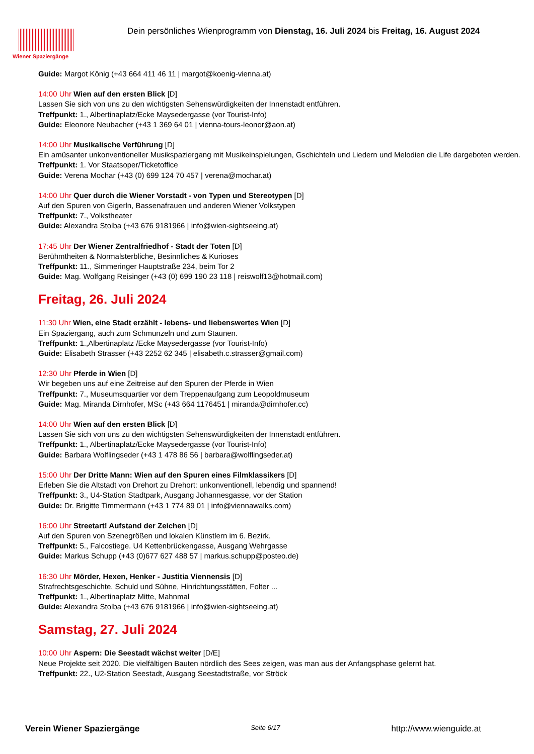Wiener Spaziergänge
Dein persönliches Wienprogramm von Dienstag, 16. Juli 2024 bis Freitag, 16. August 2024
Guide: Margot König (+43 664 411 46 11 | margot@koenig-vienna.at)
14:00 Uhr Wien auf den ersten Blick [D]
Lassen Sie sich von uns zu den wichtigsten Sehenswürdigkeiten der Innenstadt entführen.
Treffpunkt: 1., Albertinaplatz/Ecke Maysedergasse (vor Tourist-Info)
Guide: Eleonore Neubacher (+43 1 369 64 01 | vienna-tours-leonor@aon.at)
14:00 Uhr Musikalische Verführung [D]
Ein amüsanter unkonventioneller Musikspaziergang mit Musikeinspielungen, Gschichteln und Liedern und Melodien die Life dargeboten werden.
Treffpunkt: 1. Vor Staatsoper/Ticketoffice
Guide: Verena Mochar (+43 (0) 699 124 70 457 | verena@mochar.at)
14:00 Uhr Quer durch die Wiener Vorstadt - von Typen und Stereotypen [D]
Auf den Spuren von Gigerln, Bassenafrauen und anderen Wiener Volkstypen
Treffpunkt: 7., Volkstheater
Guide: Alexandra Stolba (+43 676 9181966 | info@wien-sightseeing.at)
17:45 Uhr Der Wiener Zentralfriedhof - Stadt der Toten [D]
Berühmtheiten & Normalsterbliche, Besinnliches & Kurioses
Treffpunkt: 11., Simmeringer Hauptstraße 234, beim Tor 2
Guide: Mag. Wolfgang Reisinger (+43 (0) 699 190 23 118 | reiswolf13@hotmail.com)
Freitag, 26. Juli 2024
11:30 Uhr Wien, eine Stadt erzählt - lebens- und liebenswertes Wien [D]
Ein Spaziergang, auch zum Schmunzeln und zum Staunen.
Treffpunkt: 1.,Albertinaplatz /Ecke Maysedergasse (vor Tourist-Info)
Guide: Elisabeth Strasser (+43 2252 62 345 | elisabeth.c.strasser@gmail.com)
12:30 Uhr Pferde in Wien [D]
Wir begeben uns auf eine Zeitreise auf den Spuren der Pferde in Wien
Treffpunkt: 7., Museumsquartier vor dem Treppenaufgang zum Leopoldmuseum
Guide: Mag. Miranda Dirnhofer, MSc (+43 664 1176451 | miranda@dirnhofer.cc)
14:00 Uhr Wien auf den ersten Blick [D]
Lassen Sie sich von uns zu den wichtigsten Sehenswürdigkeiten der Innenstadt entführen.
Treffpunkt: 1., Albertinaplatz/Ecke Maysedergasse (vor Tourist-Info)
Guide: Barbara Wolflingseder (+43 1 478 86 56 | barbara@wolflingseder.at)
15:00 Uhr Der Dritte Mann: Wien auf den Spuren eines Filmklassikers [D]
Erleben Sie die Altstadt von Drehort zu Drehort: unkonventionell, lebendig und spannend!
Treffpunkt: 3., U4-Station Stadtpark, Ausgang Johannesgasse, vor der Station
Guide: Dr. Brigitte Timmermann (+43 1 774 89 01 | info@viennawalks.com)
16:00 Uhr Streetart! Aufstand der Zeichen [D]
Auf den Spuren von Szenegrößen und lokalen Künstlern im 6. Bezirk.
Treffpunkt: 5., Falcostiege. U4 Kettenbrückengasse, Ausgang Wehrgasse
Guide: Markus Schupp (+43 (0)677 627 488 57 | markus.schupp@posteo.de)
16:30 Uhr Mörder, Hexen, Henker - Justitia Viennensis [D]
Strafrechtsgeschichte. Schuld und Sühne, Hinrichtungsstätten, Folter ...
Treffpunkt: 1., Albertinaplatz Mitte, Mahnmal
Guide: Alexandra Stolba (+43 676 9181966 | info@wien-sightseeing.at)
Samstag, 27. Juli 2024
10:00 Uhr Aspern: Die Seestadt wächst weiter [D/E]
Neue Projekte seit 2020. Die vielfältigen Bauten nördlich des Sees zeigen, was man aus der Anfangsphase gelernt hat.
Treffpunkt: 22., U2-Station Seestadt, Ausgang Seestadtstraße, vor Ströck
Verein Wiener Spaziergänge Seite 6/17 http://www.wienguide.at